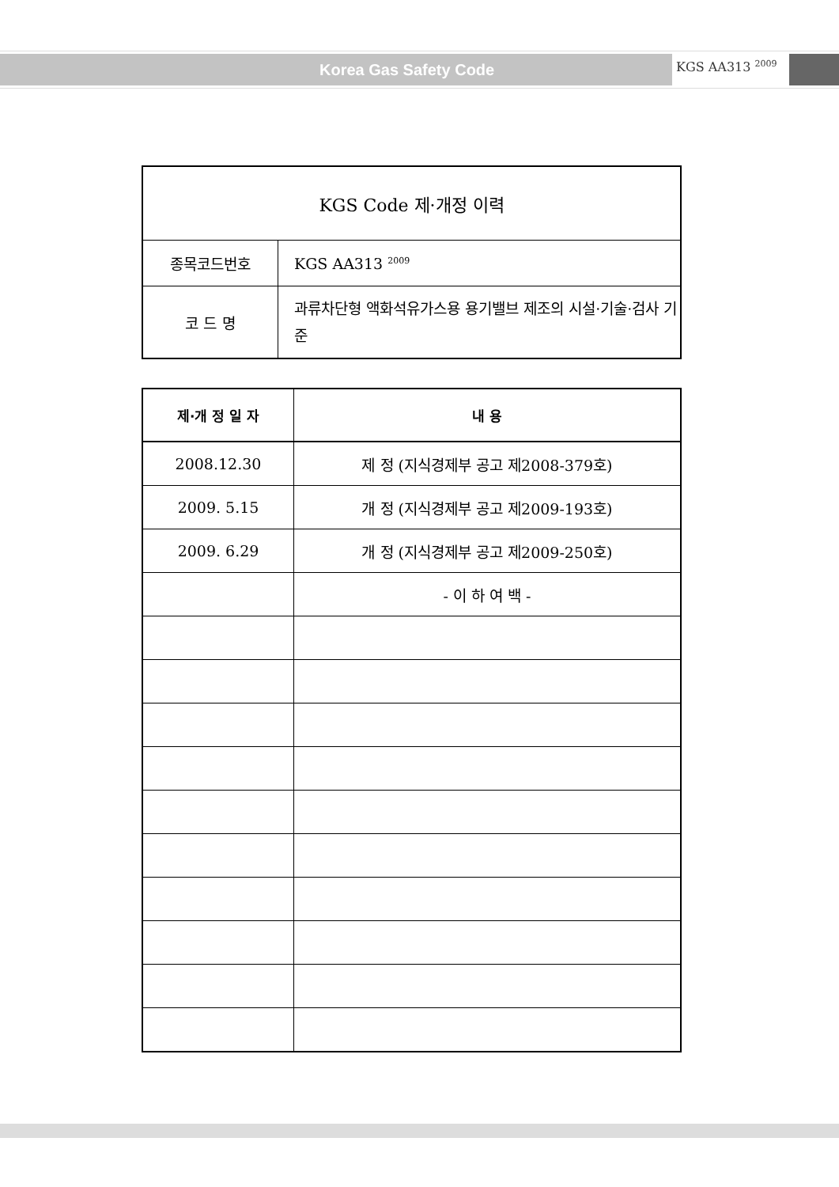Korea Gas Safety Code KGS AA313 <sup>2009</sup>
| KGS Code 제·개정 이력 | |
| 종목코드번호 | KGS AA313 <sup>2009</sup> |
| 코 드 명 | 과류차단형 액화석유가스용 용기밸브 제조의 시설·기술·검사 기준 |
| 제·개 정 일 자 | 내 용 |
| --- | --- |
| 2008.12.30 | 제 정 (지식경제부 공고 제2008-379호) |
| 2009. 5.15 | 개 정 (지식경제부 공고 제2009-193호) |
| 2009. 6.29 | 개 정 (지식경제부 공고 제2009-250호) |
| | - 이 하 여 백 - |